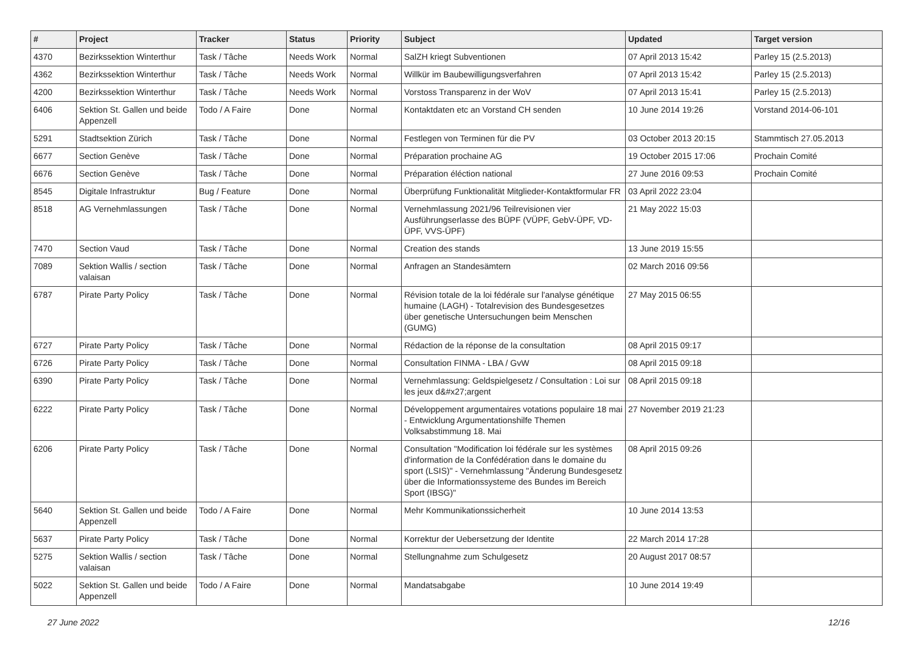| # | Project | Tracker | Status | Priority | Subject | Updated | Target version |
| --- | --- | --- | --- | --- | --- | --- | --- |
| 4370 | Bezirkssektion Winterthur | Task / Tâche | Needs Work | Normal | SalZH kriegt Subventionen | 07 April 2013 15:42 | Parley 15 (2.5.2013) |
| 4362 | Bezirkssektion Winterthur | Task / Tâche | Needs Work | Normal | Willkür im Baubewilligungsverfahren | 07 April 2013 15:42 | Parley 15 (2.5.2013) |
| 4200 | Bezirkssektion Winterthur | Task / Tâche | Needs Work | Normal | Vorstoss Transparenz in der WoV | 07 April 2013 15:41 | Parley 15 (2.5.2013) |
| 6406 | Sektion St. Gallen und beide Appenzell | Todo / A Faire | Done | Normal | Kontaktdaten etc an Vorstand CH senden | 10 June 2014 19:26 | Vorstand 2014-06-101 |
| 5291 | Stadtsektion Zürich | Task / Tâche | Done | Normal | Festlegen von Terminen für die PV | 03 October 2013 20:15 | Stammtisch 27.05.2013 |
| 6677 | Section Genève | Task / Tâche | Done | Normal | Préparation prochaine AG | 19 October 2015 17:06 | Prochain Comité |
| 6676 | Section Genève | Task / Tâche | Done | Normal | Préparation éléction national | 27 June 2016 09:53 | Prochain Comité |
| 8545 | Digitale Infrastruktur | Bug / Feature | Done | Normal | Überprüfung Funktionalität Mitglieder-Kontaktformular FR | 03 April 2022 23:04 | |
| 8518 | AG Vernehmlassungen | Task / Tâche | Done | Normal | Vernehmlassung 2021/96 Teilrevisionen vier Ausführungserlasse des BÜPF (VÜPF, GebV-ÜPF, VD-ÜPF, VVS-ÜPF) | 21 May 2022 15:03 | |
| 7470 | Section Vaud | Task / Tâche | Done | Normal | Creation des stands | 13 June 2019 15:55 | |
| 7089 | Sektion Wallis / section valaisan | Task / Tâche | Done | Normal | Anfragen an Standesämtern | 02 March 2016 09:56 | |
| 6787 | Pirate Party Policy | Task / Tâche | Done | Normal | Révision totale de la loi fédérale sur l'analyse génétique humaine (LAGH) - Totalrevision des Bundesgesetzes über genetische Untersuchungen beim Menschen (GUMG) | 27 May 2015 06:55 | |
| 6727 | Pirate Party Policy | Task / Tâche | Done | Normal | Rédaction de la réponse de la consultation | 08 April 2015 09:17 | |
| 6726 | Pirate Party Policy | Task / Tâche | Done | Normal | Consultation FINMA - LBA / GvW | 08 April 2015 09:18 | |
| 6390 | Pirate Party Policy | Task / Tâche | Done | Normal | Vernehmlassung: Geldspielgesetz / Consultation : Loi sur les jeux d&#x27;argent | 08 April 2015 09:18 | |
| 6222 | Pirate Party Policy | Task / Tâche | Done | Normal | Développement argumentaires votations populaire 18 mai - Entwicklung Argumentationshilfe Themen Volksabstimmung 18. Mai | 27 November 2019 21:23 | |
| 6206 | Pirate Party Policy | Task / Tâche | Done | Normal | Consultation "Modification loi fédérale sur les systèmes d'information de la Confédération dans le domaine du sport (LSIS)" - Vernehmlassung "Änderung Bundesgesetz über die Informationssysteme des Bundes im Bereich Sport (IBSG)" | 08 April 2015 09:26 | |
| 5640 | Sektion St. Gallen und beide Appenzell | Todo / A Faire | Done | Normal | Mehr Kommunikationssicherheit | 10 June 2014 13:53 | |
| 5637 | Pirate Party Policy | Task / Tâche | Done | Normal | Korrektur der Uebersetzung der Identite | 22 March 2014 17:28 | |
| 5275 | Sektion Wallis / section valaisan | Task / Tâche | Done | Normal | Stellungnahme zum Schulgesetz | 20 August 2017 08:57 | |
| 5022 | Sektion St. Gallen und beide Appenzell | Todo / A Faire | Done | Normal | Mandatsabgabe | 10 June 2014 19:49 | |
27 June 2022 12/16